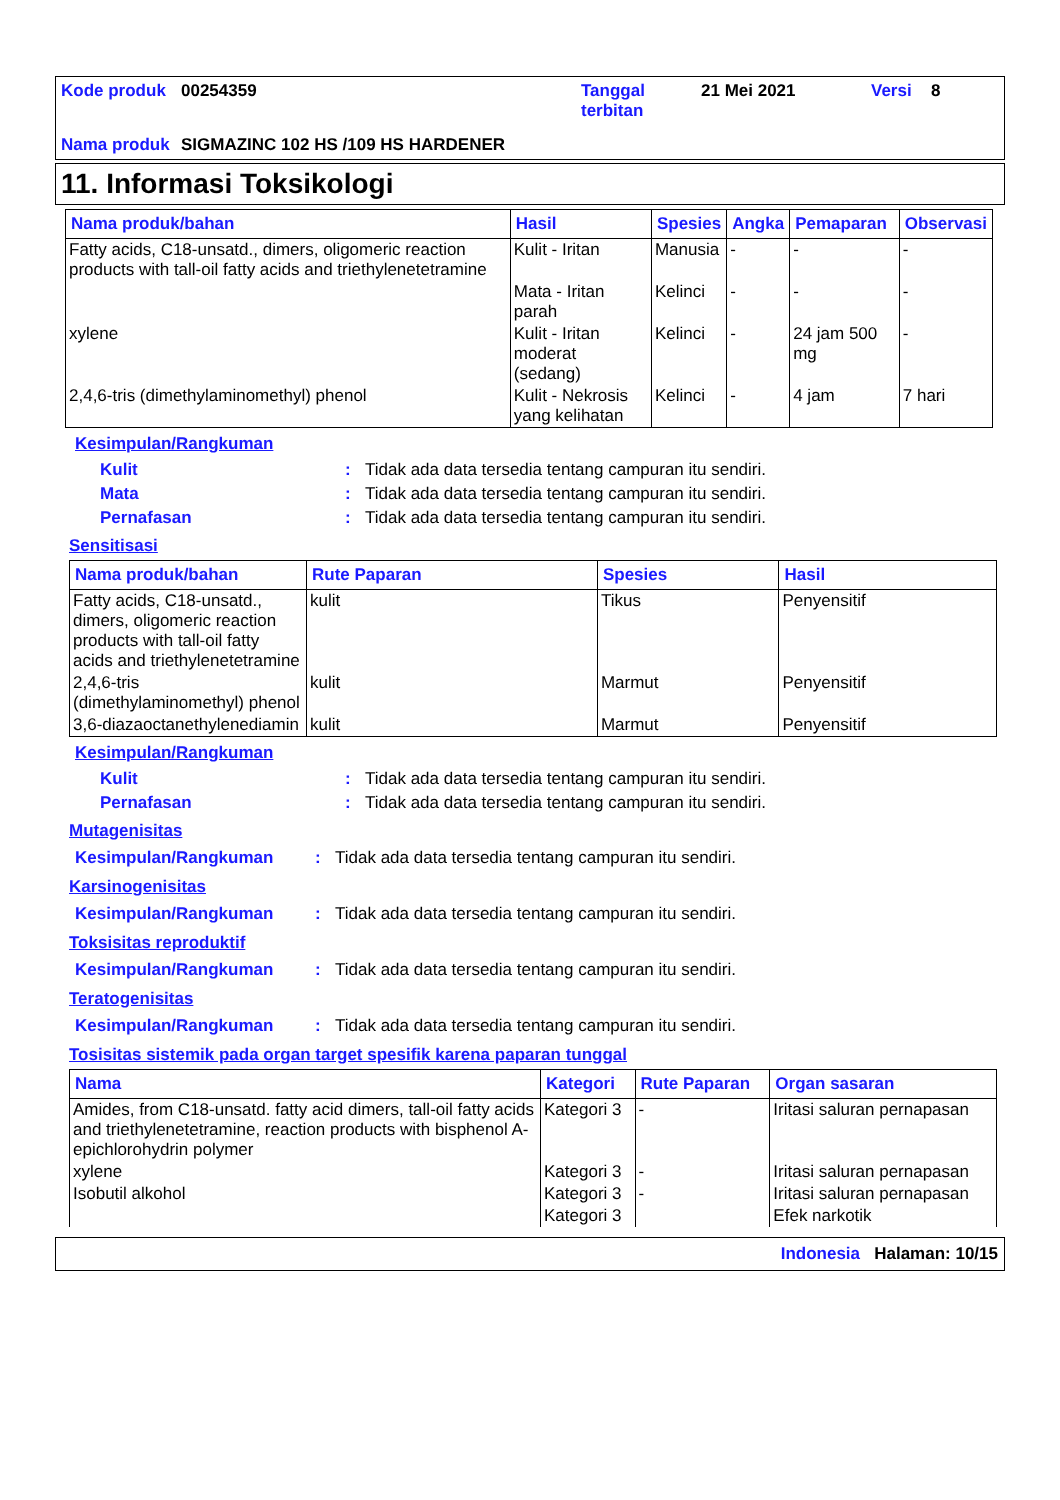Kode produk 00254359 Tanggal terbitan 21 Mei 2021 Versi 8 Nama produk SIGMAZINC 102 HS /109 HS HARDENER
11. Informasi Toksikologi
| Nama produk/bahan | Hasil | Spesies | Angka | Pemaparan | Observasi |
| --- | --- | --- | --- | --- | --- |
| Fatty acids, C18-unsatd., dimers, oligomeric reaction products with tall-oil fatty acids and triethylenetetramine | Kulit - Iritan | Manusia | - | - | - |
| | Mata - Iritan parah | Kelinci | - | - | - |
| xylene | Kulit - Iritan moderat (sedang) | Kelinci | - | 24 jam 500 mg | - |
| 2,4,6-tris (dimethylaminomethyl) phenol | Kulit - Nekrosis yang kelihatan | Kelinci | - | 4 jam | 7 hari |
Kesimpulan/Rangkuman
Kulit: Tidak ada data tersedia tentang campuran itu sendiri.
Mata: Tidak ada data tersedia tentang campuran itu sendiri.
Pernafasan: Tidak ada data tersedia tentang campuran itu sendiri.
Sensitisasi
| Nama produk/bahan | Rute Paparan | Spesies | Hasil |
| --- | --- | --- | --- |
| Fatty acids, C18-unsatd., dimers, oligomeric reaction products with tall-oil fatty acids and triethylenetetramine | kulit | Tikus | Penyensitif |
| 2,4,6-tris (dimethylaminomethyl) phenol | kulit | Marmut | Penyensitif |
| 3,6-diazaoctanethylenediamin | kulit | Marmut | Penyensitif |
Kesimpulan/Rangkuman
Kulit: Tidak ada data tersedia tentang campuran itu sendiri.
Pernafasan: Tidak ada data tersedia tentang campuran itu sendiri.
Mutagenisitas
Kesimpulan/Rangkuman: Tidak ada data tersedia tentang campuran itu sendiri.
Karsinogenisitas
Kesimpulan/Rangkuman: Tidak ada data tersedia tentang campuran itu sendiri.
Toksisitas reproduktif
Kesimpulan/Rangkuman: Tidak ada data tersedia tentang campuran itu sendiri.
Teratogenisitas
Kesimpulan/Rangkuman: Tidak ada data tersedia tentang campuran itu sendiri.
Tosisitas sistemik pada organ target spesifik karena paparan tunggal
| Nama | Kategori | Rute Paparan | Organ sasaran |
| --- | --- | --- | --- |
| Amides, from C18-unsatd. fatty acid dimers, tall-oil fatty acids and triethylenetetramine, reaction products with bisphenol A-epichlorohydrin polymer | Kategori 3 | - | Iritasi saluran pernapasan |
| xylene | Kategori 3 | - | Iritasi saluran pernapasan |
| Isobutil alkohol | Kategori 3 | - | Iritasi saluran pernapasan |
| | Kategori 3 | | Efek narkotik |
Indonesia Halaman: 10/15